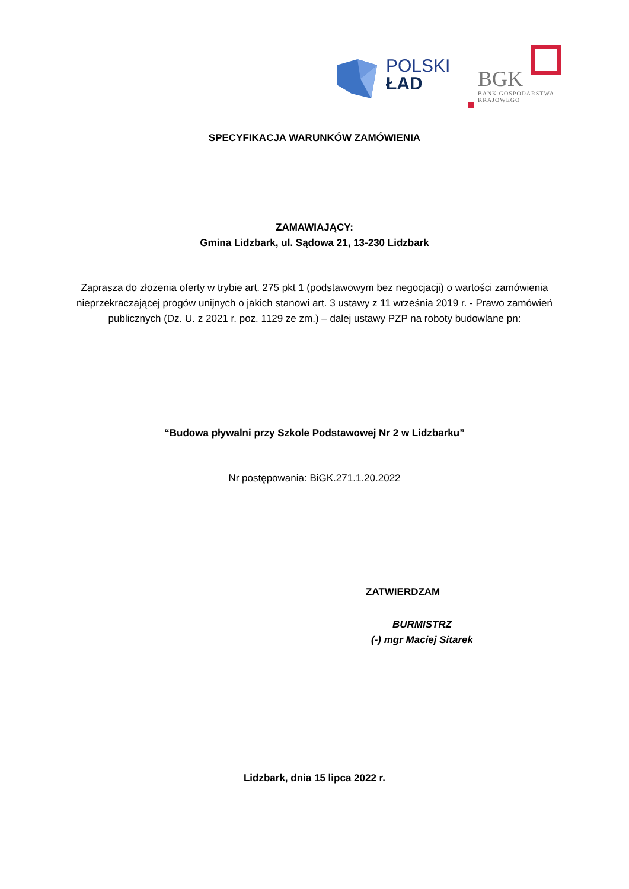POLSKI
ŁAD
BGK
BANK GOSPODARSTWA
KRAJOWEGO
SPECYFIKACJA WARUNKÓW ZAMÓWIENIA
ZAMAWIAJĄCY:
Gmina Lidzbark, ul. Sądowa 21, 13-230 Lidzbark
Zaprasza do złożenia oferty w trybie art. 275 pkt 1 (podstawowym bez negocjacji) o wartości zamówienia nieprzekraczającej progów unijnych o jakich stanowi art. 3 ustawy z 11 września 2019 r. - Prawo zamówień publicznych (Dz. U. z 2021 r. poz. 1129 ze zm.) – dalej ustawy PZP na roboty budowlane pn:
“Budowa pływalni przy Szkole Podstawowej Nr 2 w Lidzbarku”
Nr postępowania: BiGK.271.1.20.2022
ZATWIERDZAM
BURMISTRZ
(-) mgr Maciej Sitarek
Lidzbark, dnia 15 lipca 2022 r.